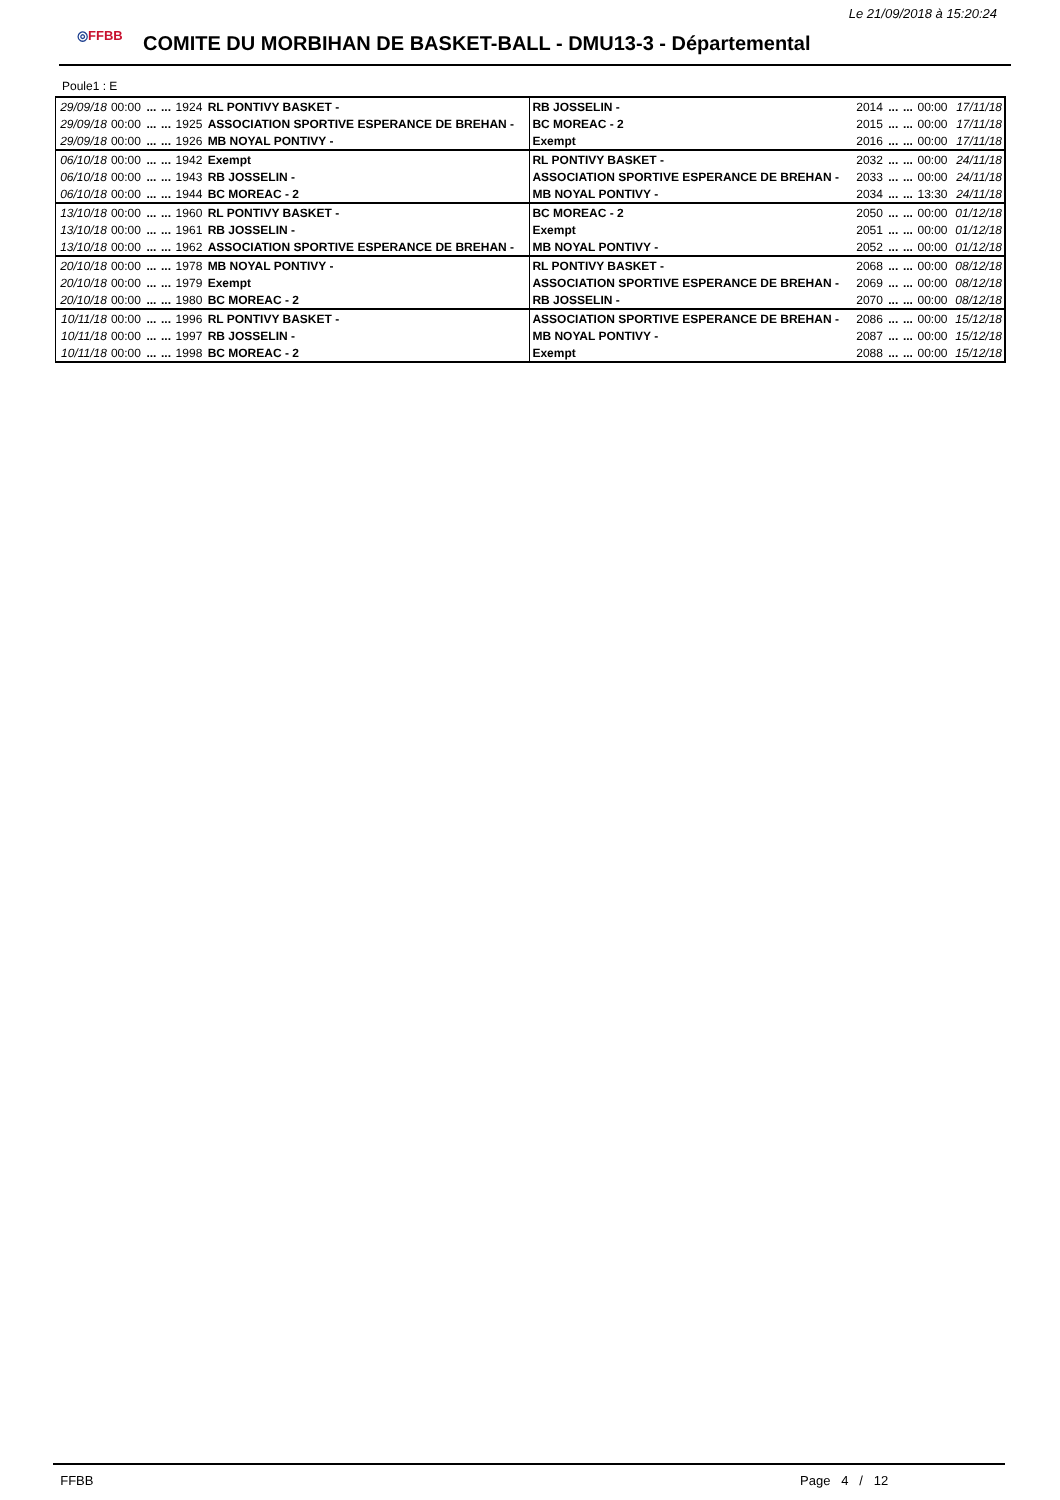Le 21/09/2018 à 15:20:24
◎FFBB
COMITE DU MORBIHAN DE BASKET-BALL - DMU13-3 - Départemental
Poule1 : E
| 29/09/18 | 00:00 | ... | ... | 1924 | RL PONTIVY BASKET - | RB JOSSELIN - | 2014 | ... | ... | 00:00 | 17/11/18 |
| 29/09/18 | 00:00 | ... | ... | 1925 | ASSOCIATION SPORTIVE ESPERANCE DE BREHAN - | BC MOREAC - 2 | 2015 | ... | ... | 00:00 | 17/11/18 |
| 29/09/18 | 00:00 | ... | ... | 1926 | MB NOYAL PONTIVY - | Exempt | 2016 | ... | ... | 00:00 | 17/11/18 |
| 06/10/18 | 00:00 | ... | ... | 1942 | Exempt | RL PONTIVY BASKET - | 2032 | ... | ... | 00:00 | 24/11/18 |
| 06/10/18 | 00:00 | ... | ... | 1943 | RB JOSSELIN - | ASSOCIATION SPORTIVE ESPERANCE DE BREHAN - | 2033 | ... | ... | 00:00 | 24/11/18 |
| 06/10/18 | 00:00 | ... | ... | 1944 | BC MOREAC - 2 | MB NOYAL PONTIVY - | 2034 | ... | ... | 13:30 | 24/11/18 |
| 13/10/18 | 00:00 | ... | ... | 1960 | RL PONTIVY BASKET - | BC MOREAC - 2 | 2050 | ... | ... | 00:00 | 01/12/18 |
| 13/10/18 | 00:00 | ... | ... | 1961 | RB JOSSELIN - | Exempt | 2051 | ... | ... | 00:00 | 01/12/18 |
| 13/10/18 | 00:00 | ... | ... | 1962 | ASSOCIATION SPORTIVE ESPERANCE DE BREHAN - | MB NOYAL PONTIVY - | 2052 | ... | ... | 00:00 | 01/12/18 |
| 20/10/18 | 00:00 | ... | ... | 1978 | MB NOYAL PONTIVY - | RL PONTIVY BASKET - | 2068 | ... | ... | 00:00 | 08/12/18 |
| 20/10/18 | 00:00 | ... | ... | 1979 | Exempt | ASSOCIATION SPORTIVE ESPERANCE DE BREHAN - | 2069 | ... | ... | 00:00 | 08/12/18 |
| 20/10/18 | 00:00 | ... | ... | 1980 | BC MOREAC - 2 | RB JOSSELIN - | 2070 | ... | ... | 00:00 | 08/12/18 |
| 10/11/18 | 00:00 | ... | ... | 1996 | RL PONTIVY BASKET - | ASSOCIATION SPORTIVE ESPERANCE DE BREHAN - | 2086 | ... | ... | 00:00 | 15/12/18 |
| 10/11/18 | 00:00 | ... | ... | 1997 | RB JOSSELIN - | MB NOYAL PONTIVY - | 2087 | ... | ... | 00:00 | 15/12/18 |
| 10/11/18 | 00:00 | ... | ... | 1998 | BC MOREAC - 2 | Exempt | 2088 | ... | ... | 00:00 | 15/12/18 |
FFBB Page 4 / 12